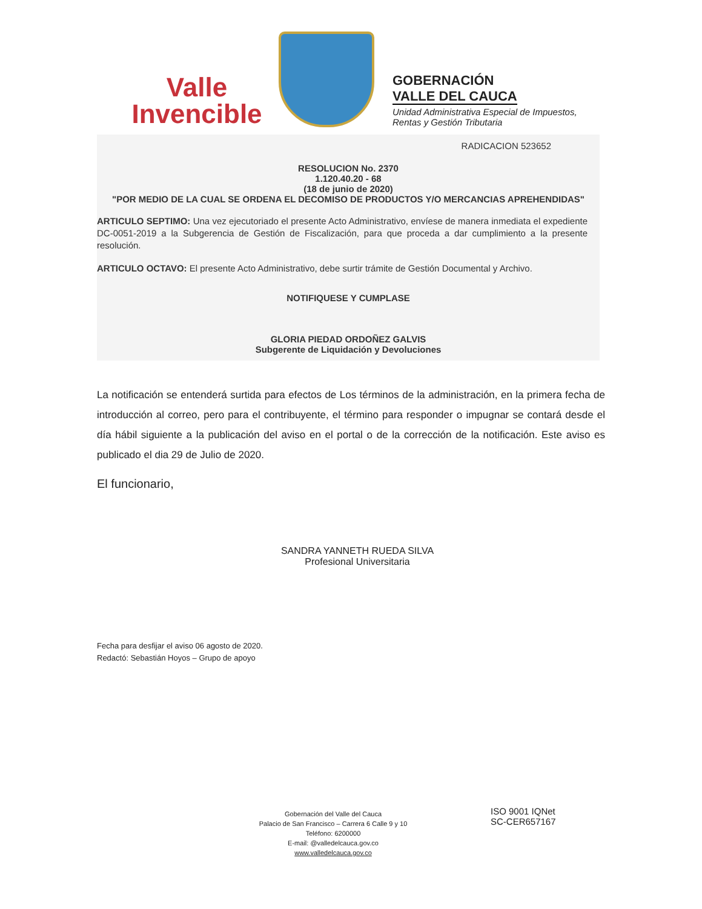Valle
Invencible
GOBERNACIÓN
VALLE DEL CAUCA
Unidad Administrativa Especial de Impuestos,
Rentas y Gestión Tributaria
RADICACION 523652
RESOLUCION No. 2370
1.120.40.20 - 68
(18 de junio de 2020)
"POR MEDIO DE LA CUAL SE ORDENA EL DECOMISO DE PRODUCTOS Y/O MERCANCIAS APREHENDIDAS"
ARTICULO SEPTIMO: Una vez ejecutoriado el presente Acto Administrativo, envíese de manera inmediata el expediente DC-0051-2019 a la Subgerencia de Gestión de Fiscalización, para que proceda a dar cumplimiento a la presente resolución.
ARTICULO OCTAVO: El presente Acto Administrativo, debe surtir trámite de Gestión Documental y Archivo.
NOTIFIQUESE Y CUMPLASE
GLORIA PIEDAD ORDOÑEZ GALVIS
Subgerente de Liquidación y Devoluciones
La notificación se entenderá surtida para efectos de Los términos de la administración, en la primera fecha de introducción al correo, pero para el contribuyente, el término para responder o impugnar se contará desde el día hábil siguiente a la publicación del aviso en el portal o de la corrección de la notificación. Este aviso es publicado el dia 29 de Julio de 2020.
El funcionario,
SANDRA YANNETH RUEDA SILVA
Profesional Universitaria
Fecha para desfijar el aviso 06 agosto de 2020.
Redactó: Sebastián Hoyos – Grupo de apoyo
Gobernación del Valle del Cauca
Palacio de San Francisco – Carrera 6 Calle 9 y 10
Teléfono: 6200000
E-mail: @valledelcauca.gov.co
www.valledelcauca.gov.co
ISO 9001 IQNet
SC-CER657167